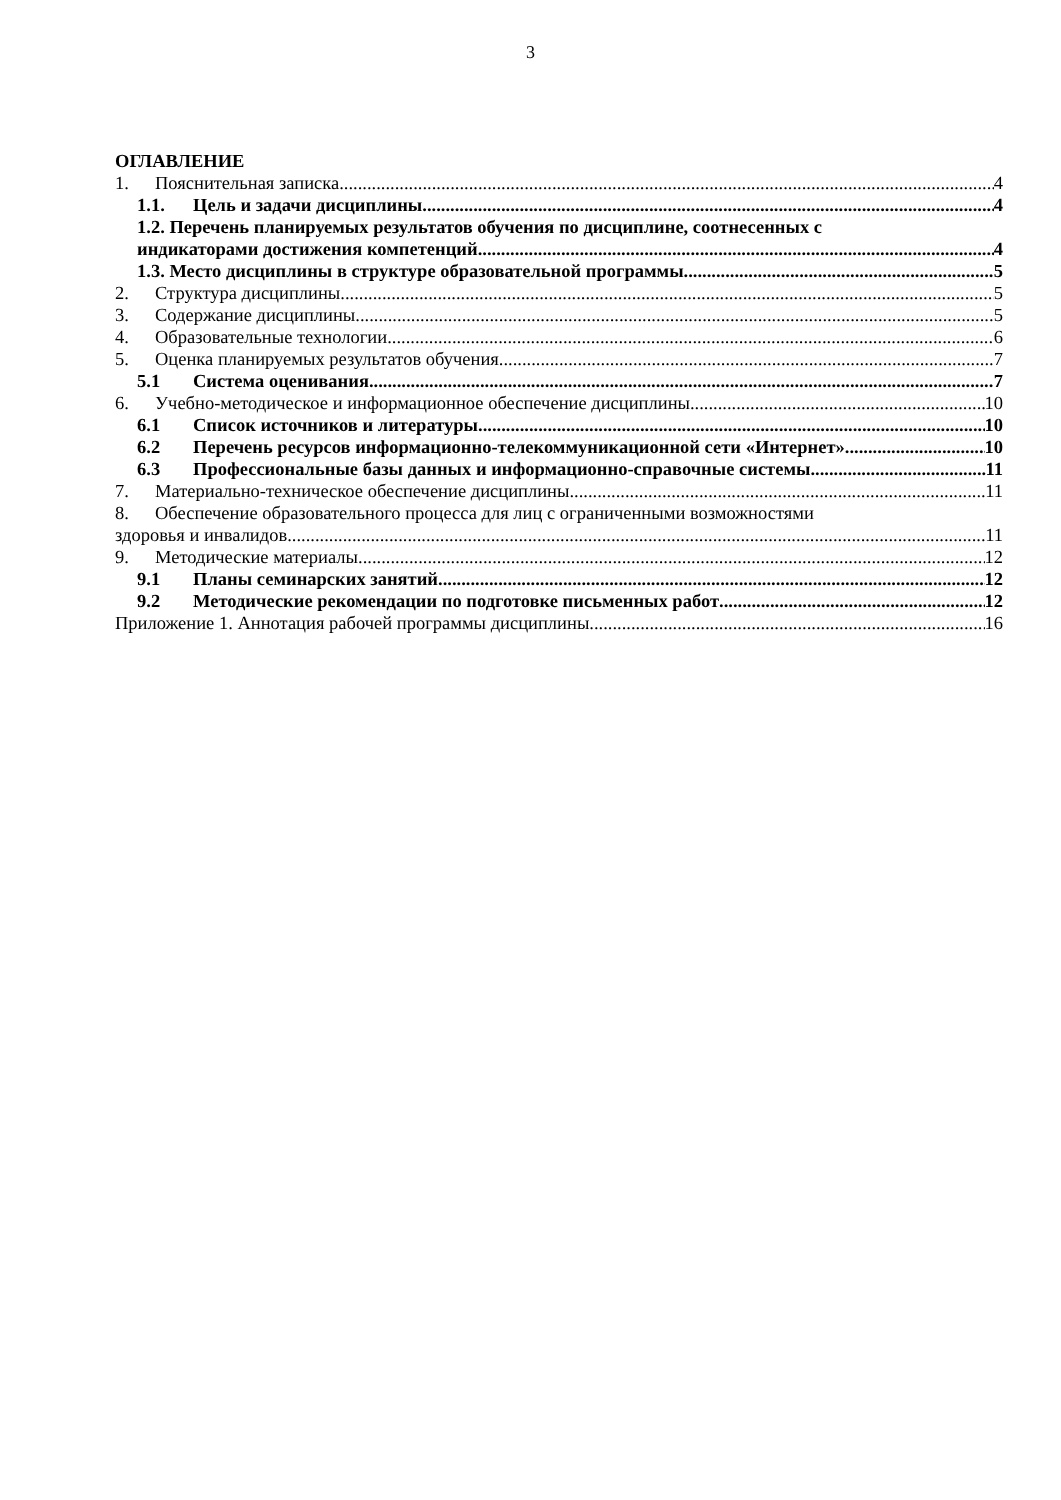3
ОГЛАВЛЕНИЕ
1. Пояснительная записка 4
1.1. Цель и задачи дисциплины 4
1.2. Перечень планируемых результатов обучения по дисциплине, соотнесенных с
индикаторами достижения компетенций 4
1.3. Место дисциплины в структуре образовательной программы 5
2. Структура дисциплины 5
3. Содержание дисциплины 5
4. Образовательные технологии 6
5. Оценка планируемых результатов обучения 7
5.1 Система оценивания 7
6. Учебно-методическое и информационное обеспечение дисциплины 10
6.1 Список источников и литературы 10
6.2 Перечень ресурсов информационно-телекоммуникационной сети «Интернет». 10
6.3 Профессиональные базы данных и информационно-справочные системы 11
7. Материально-техническое обеспечение дисциплины 11
8. Обеспечение образовательного процесса для лиц с ограниченными возможностями
здоровья и инвалидов 11
9. Методические материалы 12
9.1 Планы семинарских занятий 12
9.2 Методические рекомендации по подготовке письменных работ 12
Приложение 1. Аннотация рабочей программы дисциплины 16